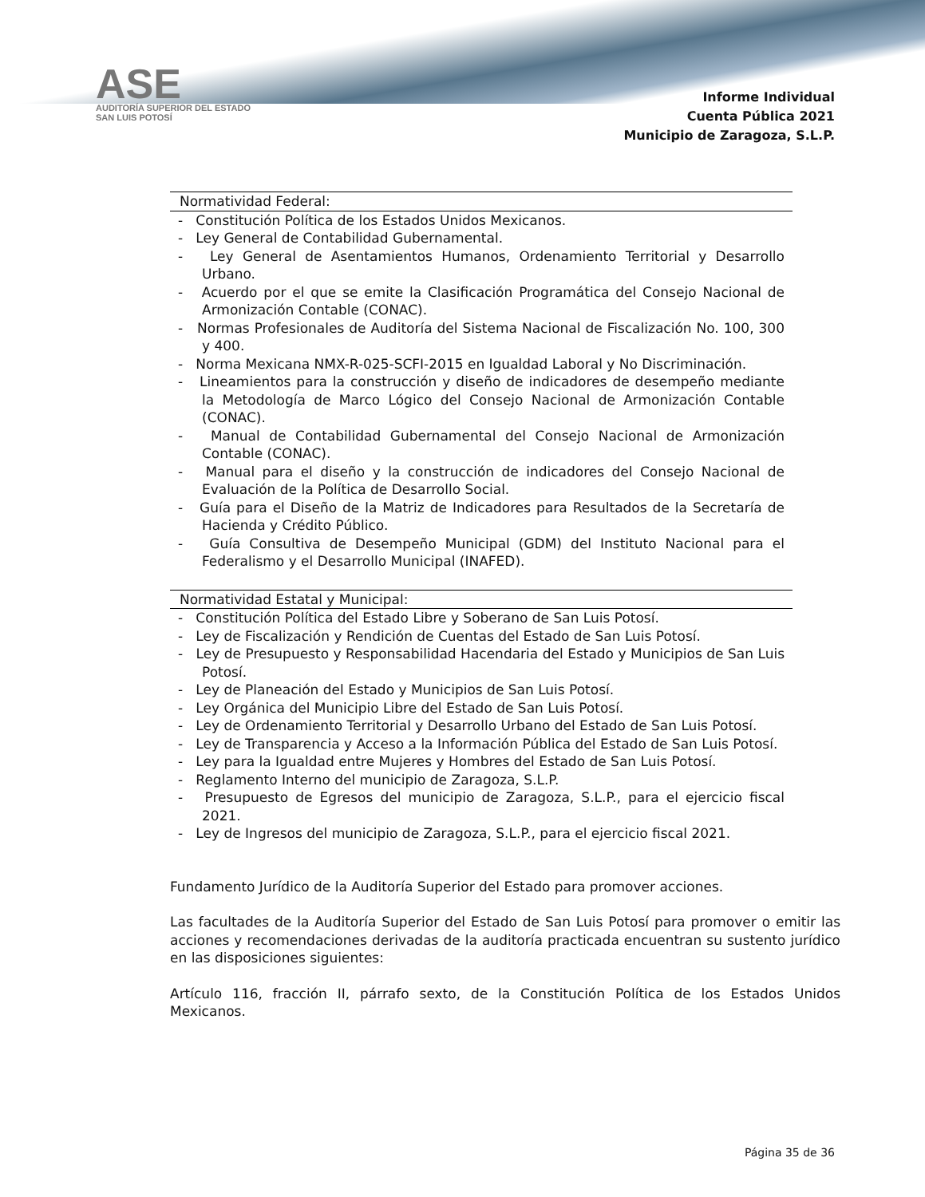ASE
AUDITORÍA SUPERIOR DEL ESTADO
SAN LUIS POTOSÍ
Informe Individual
Cuenta Pública 2021
Municipio de Zaragoza, S.L.P.
Normatividad Federal:
- Constitución Política de los Estados Unidos Mexicanos.
- Ley General de Contabilidad Gubernamental.
- Ley General de Asentamientos Humanos, Ordenamiento Territorial y Desarrollo Urbano.
- Acuerdo por el que se emite la Clasificación Programática del Consejo Nacional de Armonización Contable (CONAC).
- Normas Profesionales de Auditoría del Sistema Nacional de Fiscalización No. 100, 300 y 400.
- Norma Mexicana NMX-R-025-SCFI-2015 en Igualdad Laboral y No Discriminación.
- Lineamientos para la construcción y diseño de indicadores de desempeño mediante la Metodología de Marco Lógico del Consejo Nacional de Armonización Contable (CONAC).
- Manual de Contabilidad Gubernamental del Consejo Nacional de Armonización Contable (CONAC).
- Manual para el diseño y la construcción de indicadores del Consejo Nacional de Evaluación de la Política de Desarrollo Social.
- Guía para el Diseño de la Matriz de Indicadores para Resultados de la Secretaría de Hacienda y Crédito Público.
- Guía Consultiva de Desempeño Municipal (GDM) del Instituto Nacional para el Federalismo y el Desarrollo Municipal (INAFED).
Normatividad Estatal y Municipal:
- Constitución Política del Estado Libre y Soberano de San Luis Potosí.
- Ley de Fiscalización y Rendición de Cuentas del Estado de San Luis Potosí.
- Ley de Presupuesto y Responsabilidad Hacendaria del Estado y Municipios de San Luis Potosí.
- Ley de Planeación del Estado y Municipios de San Luis Potosí.
- Ley Orgánica del Municipio Libre del Estado de San Luis Potosí.
- Ley de Ordenamiento Territorial y Desarrollo Urbano del Estado de San Luis Potosí.
- Ley de Transparencia y Acceso a la Información Pública del Estado de San Luis Potosí.
- Ley para la Igualdad entre Mujeres y Hombres del Estado de San Luis Potosí.
- Reglamento Interno del municipio de Zaragoza, S.L.P.
- Presupuesto de Egresos del municipio de Zaragoza, S.L.P., para el ejercicio fiscal 2021.
- Ley de Ingresos del municipio de Zaragoza, S.L.P., para el ejercicio fiscal 2021.
Fundamento Jurídico de la Auditoría Superior del Estado para promover acciones.
Las facultades de la Auditoría Superior del Estado de San Luis Potosí para promover o emitir las acciones y recomendaciones derivadas de la auditoría practicada encuentran su sustento jurídico en las disposiciones siguientes:
Artículo 116, fracción II, párrafo sexto, de la Constitución Política de los Estados Unidos Mexicanos.
Página 35 de 36